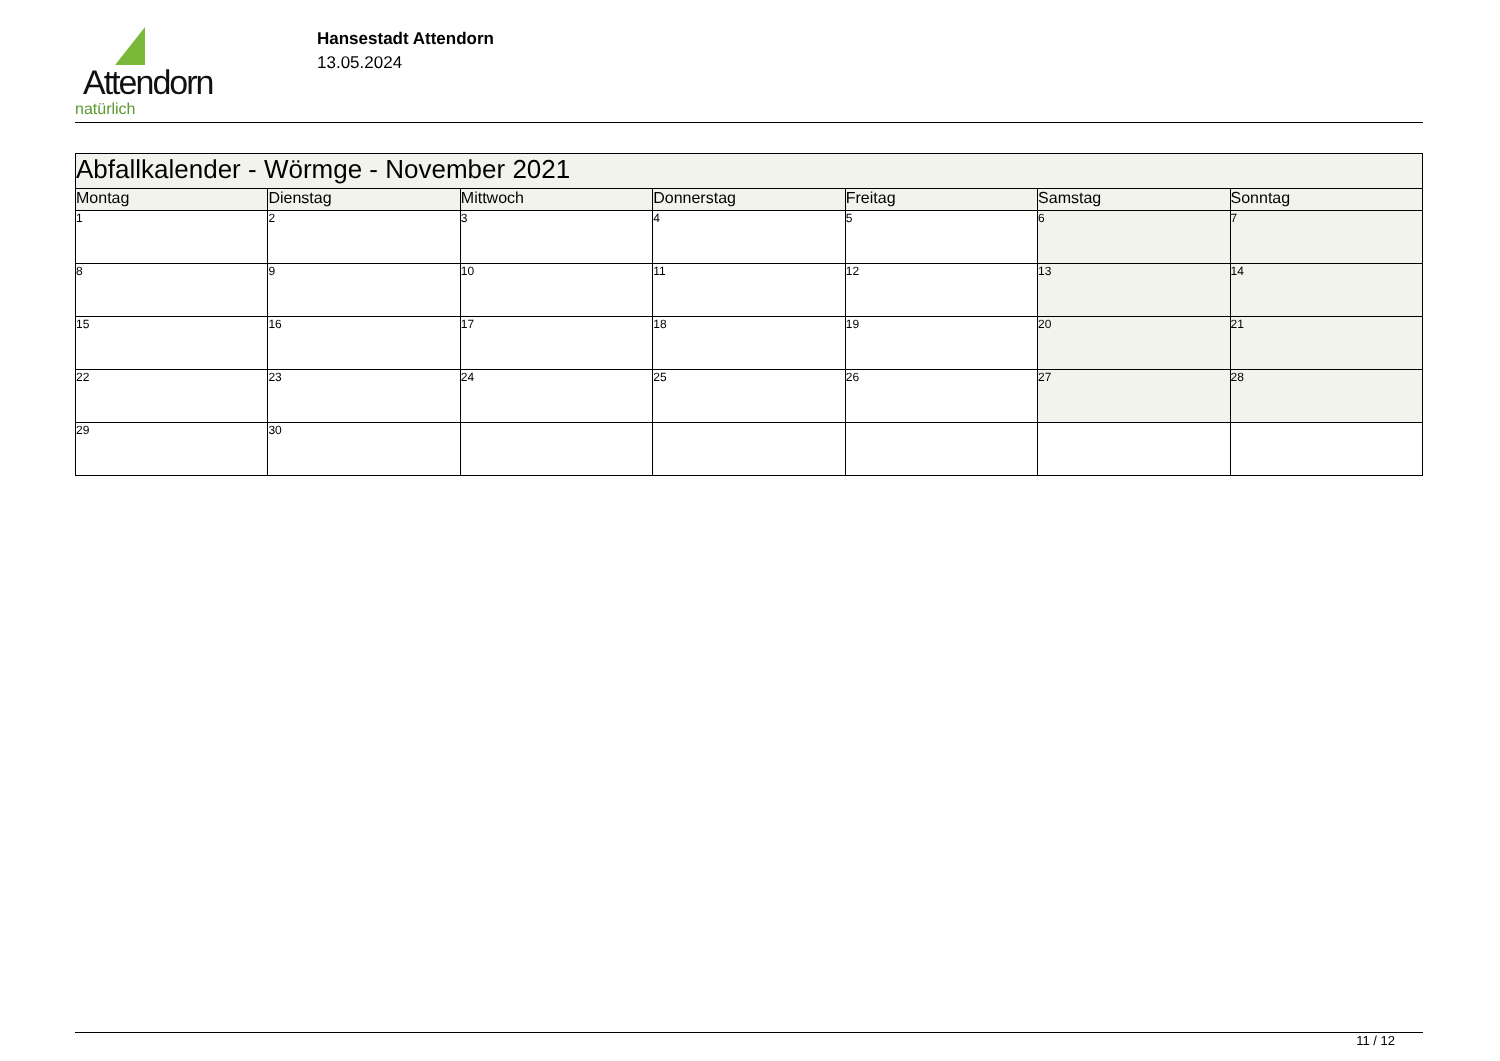Attendorn
natürlich
Hansestadt Attendorn
13.05.2024
| Abfallkalender - Wörmge - November 2021 | | | | | | |
| Montag | Dienstag | Mittwoch | Donnerstag | Freitag | Samstag | Sonntag |
| 1 | 2 | 3 | 4 | 5 | 6 | 7 |
| 8 | 9 | 10 | 11 | 12 | 13 | 14 |
| 15 | 16 | 17 | 18 | 19 | 20 | 21 |
| 22 | 23 | 24 | 25 | 26 | 27 | 28 |
| 29 | 30 | | | | | |
11 / 12